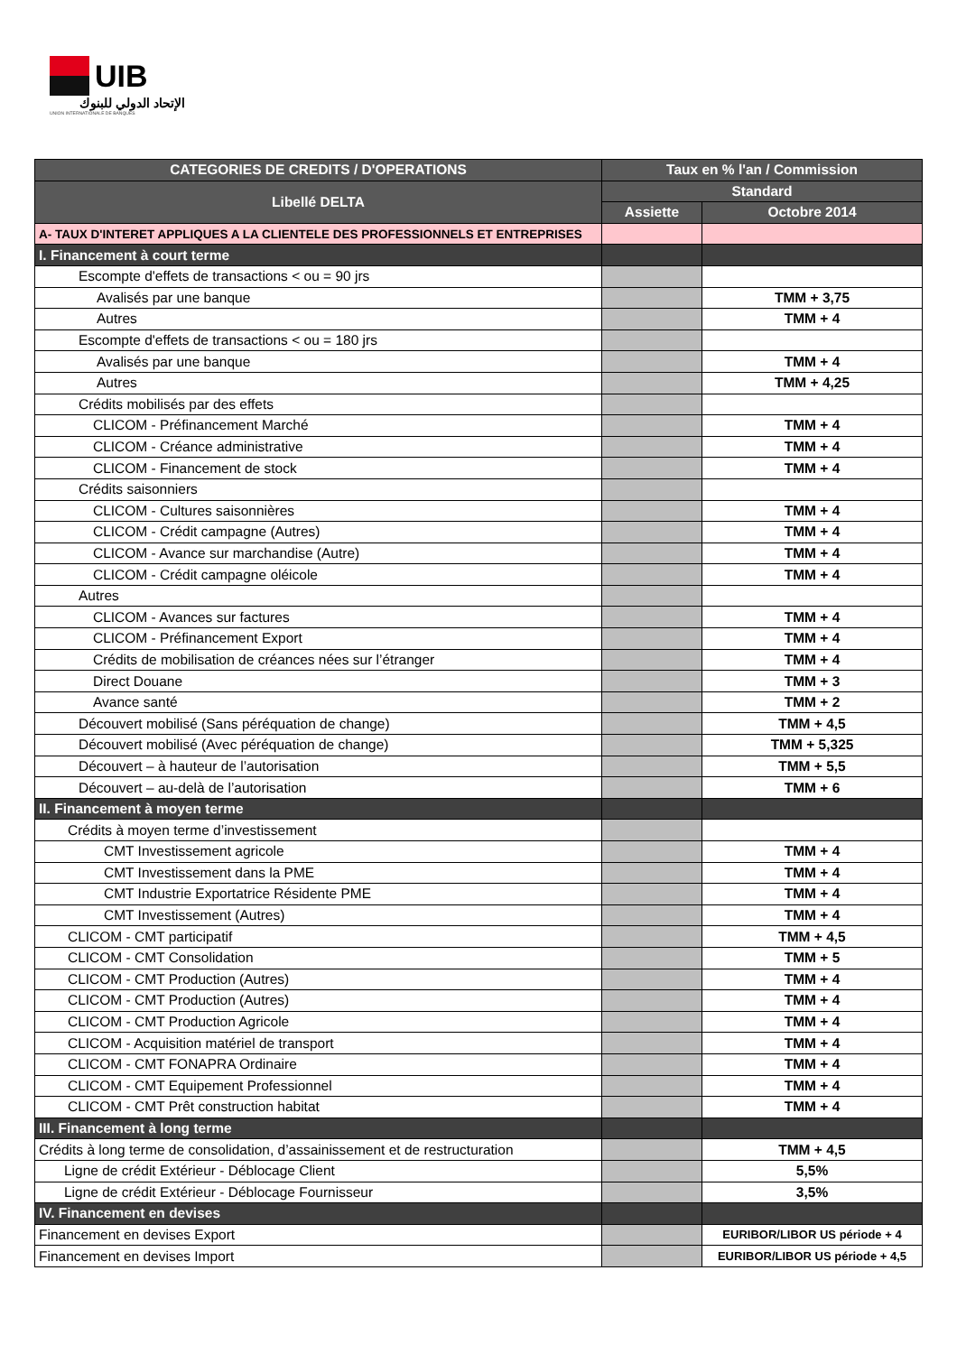UIB
الإتحاد الدولي للبنوك
UNION INTERNATIONALE DE BANQUES
| CATEGORIES DE CREDITS / D'OPERATIONS | Taux en % l'an / Commission | |
| --- | --- | --- |
| Libellé DELTA | Standard | |
| | Assiette | Octobre 2014 |
| A- TAUX D'INTERET APPLIQUES A LA CLIENTELE DES PROFESSIONNELS ET ENTREPRISES | | |
| I. Financement à court terme | | |
| Escompte d'effets de transactions < ou = 90 jrs | | |
| Avalisés par une banque | | TMM + 3,75 |
| Autres | | TMM + 4 |
| Escompte d'effets de transactions < ou = 180 jrs | | |
| Avalisés par une banque | | TMM + 4 |
| Autres | | TMM + 4,25 |
| Crédits mobilisés par des effets | | |
| CLICOM - Préfinancement Marché | | TMM + 4 |
| CLICOM - Créance administrative | | TMM + 4 |
| CLICOM - Financement de stock | | TMM + 4 |
| Crédits saisonniers | | |
| CLICOM - Cultures saisonnières | | TMM + 4 |
| CLICOM - Crédit campagne (Autres) | | TMM + 4 |
| CLICOM - Avance sur marchandise (Autre) | | TMM + 4 |
| CLICOM - Crédit campagne oléicole | | TMM + 4 |
| Autres | | |
| CLICOM - Avances sur factures | | TMM + 4 |
| CLICOM - Préfinancement Export | | TMM + 4 |
| Crédits de mobilisation de créances nées sur l’étranger | | TMM + 4 |
| Direct Douane | | TMM + 3 |
| Avance santé | | TMM + 2 |
| Découvert mobilisé (Sans péréquation de change) | | TMM + 4,5 |
| Découvert mobilisé (Avec péréquation de change) | | TMM + 5,325 |
| Découvert – à hauteur de l’autorisation | | TMM + 5,5 |
| Découvert – au-delà de l’autorisation | | TMM + 6 |
| II. Financement à moyen terme | | |
| Crédits à moyen terme d’investissement | | |
| CMT Investissement agricole | | TMM + 4 |
| CMT Investissement dans la PME | | TMM + 4 |
| CMT Industrie Exportatrice Résidente PME | | TMM + 4 |
| CMT Investissement (Autres) | | TMM + 4 |
| CLICOM - CMT participatif | | TMM + 4,5 |
| CLICOM - CMT Consolidation | | TMM + 5 |
| CLICOM - CMT Production (Autres) | | TMM + 4 |
| CLICOM - CMT Production (Autres) | | TMM + 4 |
| CLICOM - CMT Production Agricole | | TMM + 4 |
| CLICOM - Acquisition matériel de transport | | TMM + 4 |
| CLICOM - CMT FONAPRA Ordinaire | | TMM + 4 |
| CLICOM - CMT Equipement Professionnel | | TMM + 4 |
| CLICOM - CMT Prêt construction habitat | | TMM + 4 |
| III. Financement à long terme | | |
| Crédits à long terme de consolidation, d’assainissement et de restructuration | | TMM + 4,5 |
| Ligne de crédit Extérieur - Déblocage Client | | 5,5% |
| Ligne de crédit Extérieur - Déblocage Fournisseur | | 3,5% |
| IV. Financement en devises | | |
| Financement en devises Export | | EURIBOR/LIBOR US période + 4 |
| Financement en devises Import | | EURIBOR/LIBOR US période + 4,5 |